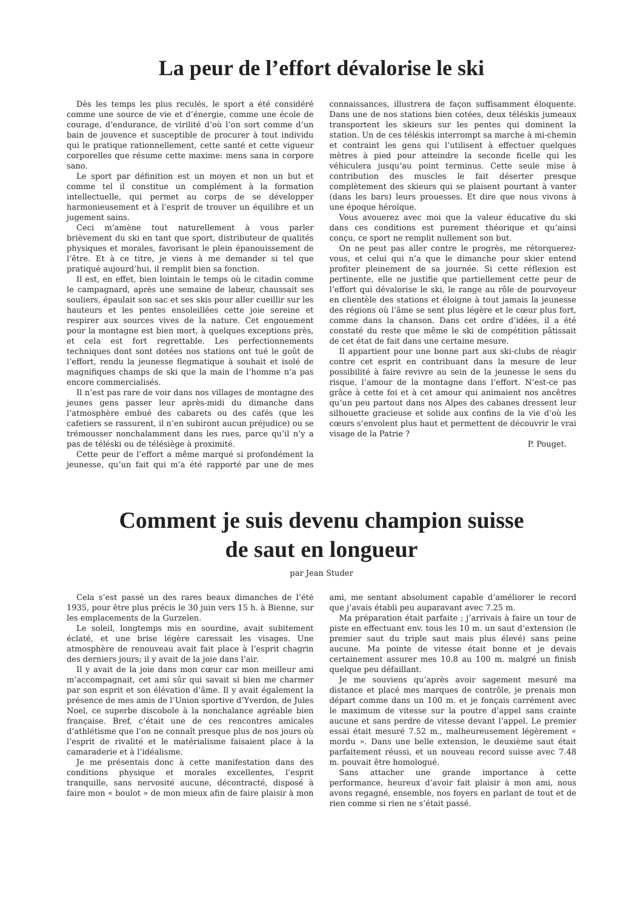La peur de l’effort dévalorise le ski
Dès les temps les plus reculés, le sport a été considéré comme une source de vie et d’énergie, comme une école de courage, d’endurance, de virilité d’où l’on sort comme d’un bain de jouvence et susceptible de procurer à tout individu qui le pratique rationnellement, cette santé et cette vigueur corporelles que résume cette maxime: mens sana in corpore sano.
Le sport par définition est un moyen et non un but et comme tel il constitue un complément à la formation intellectuelle, qui permet au corps de se développer harmonieusement et à l’esprit de trouver un équilibre et un jugement sains.
Ceci m’amène tout naturellement à vous parler brièvement du ski en tant que sport, distributeur de qualités physiques et morales, favorisant le plein épanouissement de l’être. Et à ce titre, je viens à me demander si tel que pratiqué aujourd’hui, il remplit bien sa fonction.
Il est, en effet, bien lointain le temps où le citadin comme le campagnard, après une semaine de labeur, chaussait ses souliers, épaulait son sac et ses skis pour aller cueillir sur les hauteurs et les pentes ensoleillées cette joie sereine et respirer aux sources vives de la nature. Cet engouement pour la montagne est bien mort, à quelques exceptions près, et cela est fort regrettable. Les perfectionnements techniques dont sont dotées nos stations ont tué le goût de l’effort, rendu la jeunesse flegmatique à souhait et isolé de magnifiques champs de ski que la main de l’homme n’a pas encore commercialisés.
Il n’est pas rare de voir dans nos villages de montagne des jeunes gens passer leur après-midi du dimanche dans l’atmosphère embué des cabarets ou des cafés (que les cafetiers se rassurent, il n’en subiront aucun préjudice) ou se trémousser nonchalamment dans les rues, parce qu’il n’y a pas de téléski ou de télésiège à proximité.
Cette peur de l’effort a même marqué si profondément la jeunesse, qu’un fait qui m’a été rapporté par une de mes connaissances, illustrera de façon suffisamment éloquente. Dans une de nos stations bien cotées, deux téléskis jumeaux transportent les skieurs sur les pentes qui dominent la station. Un de ces téléskis interrompt sa marche à mi-chemin et contraint les gens qui l’utilisent à effectuer quelques mètres à pied pour atteindre la seconde ficelle qui les véhiculera jusqu’au point terminus. Cette seule mise à contribution des muscles le fait déserter presque complètement des skieurs qui se plaisent pourtant à vanter (dans les bars) leurs prouesses. Et dire que nous vivons à une époque héroïque.
Vous avouerez avec moi que la valeur éducative du ski dans ces conditions est purement théorique et qu’ainsi conçu, ce sport ne remplit nullement son but.
On ne peut pas aller contre le progrès, me rétorquerez-vous, et celui qui n’a que le dimanche pour skier entend profiter pleinement de sa journée. Si cette réflexion est pertinente, elle ne justifie que partiellement cette peur de l’effort qui dévalorise le ski, le range au rôle de pourvoyeur en clientèle des stations et éloigne à tout jamais la jeunesse des régions où l’âme se sent plus légère et le cœur plus fort, comme dans la chanson. Dans cet ordre d’idées, il a été constaté du reste que même le ski de compétition pâtissait de cet état de fait dans une certaine mesure.
Il appartient pour une bonne part aux ski-clubs de réagir contre cet esprit en contribuant dans la mesure de leur possibilité à faire revivre au sein de la jeunesse le sens du risque, l’amour de la montagne dans l’effort. N’est-ce pas grâce à cette foi et à cet amour qui animaient nos ancêtres qu’un peu partout dans nos Alpes des cabanes dressent leur silhouette gracieuse et solide aux confins de la vie d’où les cœurs s’envolent plus haut et permettent de découvrir le vrai visage de la Patrie ?
P. Pouget.
Comment je suis devenu champion suisse
de saut en longueur
par Jean Studer
Cela s’est passé un des rares beaux dimanches de l’été 1935, pour être plus précis le 30 juin vers 15 h. à Bienne, sur les emplacements de la Gurzelen.
Le soleil, longtemps mis en sourdine, avait subitement éclaté, et une brise légère caressait les visages. Une atmosphère de renouveau avait fait place à l’esprit chagrin des derniers jours; il y avait de la joie dans l’air.
Il y avait de la joie dans mon cœur car mon meilleur ami m’accompagnait, cet ami sûr qui savait si bien me charmer par son esprit et son élévation d’âme. Il y avait également la présence de mes amis de l’Union sportive d’Yverdon, de Jules Noel, ce superbe discobole à la nonchalance agréable bien française. Bref, c’était une de ces rencontres amicales d’athlétisme que l’on ne connaît presque plus de nos jours où l’esprit de rivalité et le matérialisme faisaient place à la camaraderie et à l’idéalisme.
Je me présentais donc à cette manifestation dans des conditions physique et morales excellentes, l’esprit tranquille, sans nervosité aucune, décontracté, disposé à faire mon « boulot » de mon mieux afin de faire plaisir à mon ami, me sentant absolument capable d’améliorer le record que j’avais établi peu auparavant avec 7.25 m.
Ma préparation était parfaite ; j’arrivais à faire un tour de piste en effectuant env. tous les 10 m. un saut d’extension (le premier saut du triple saut mais plus élevé) sans peine aucune. Ma pointe de vitesse était bonne et je devais certainement assurer mes 10.8 au 100 m. malgré un finish quelque peu défaillant.
Je me souviens qu’après avoir sagement mesuré ma distance et placé mes marques de contrôle, je prenais mon départ comme dans un 100 m. et je fonçais carrément avec le maximum de vitesse sur la poutre d’appel sans crainte aucune et sans perdre de vitesse devant l’appel. Le premier essai était mesuré 7.52 m., malheureusement légèrement « mordu ». Dans une belle extension, le deuxième saut était parfaitement réussi, et un nouveau record suisse avec 7.48 m. pouvait être homologué.
Sans attacher une grande importance à cette performance, heureux d’avoir fait plaisir à mon ami, nous avons regagné, ensemble, nos foyers en parlant de tout et de rien comme si rien ne s’était passé.